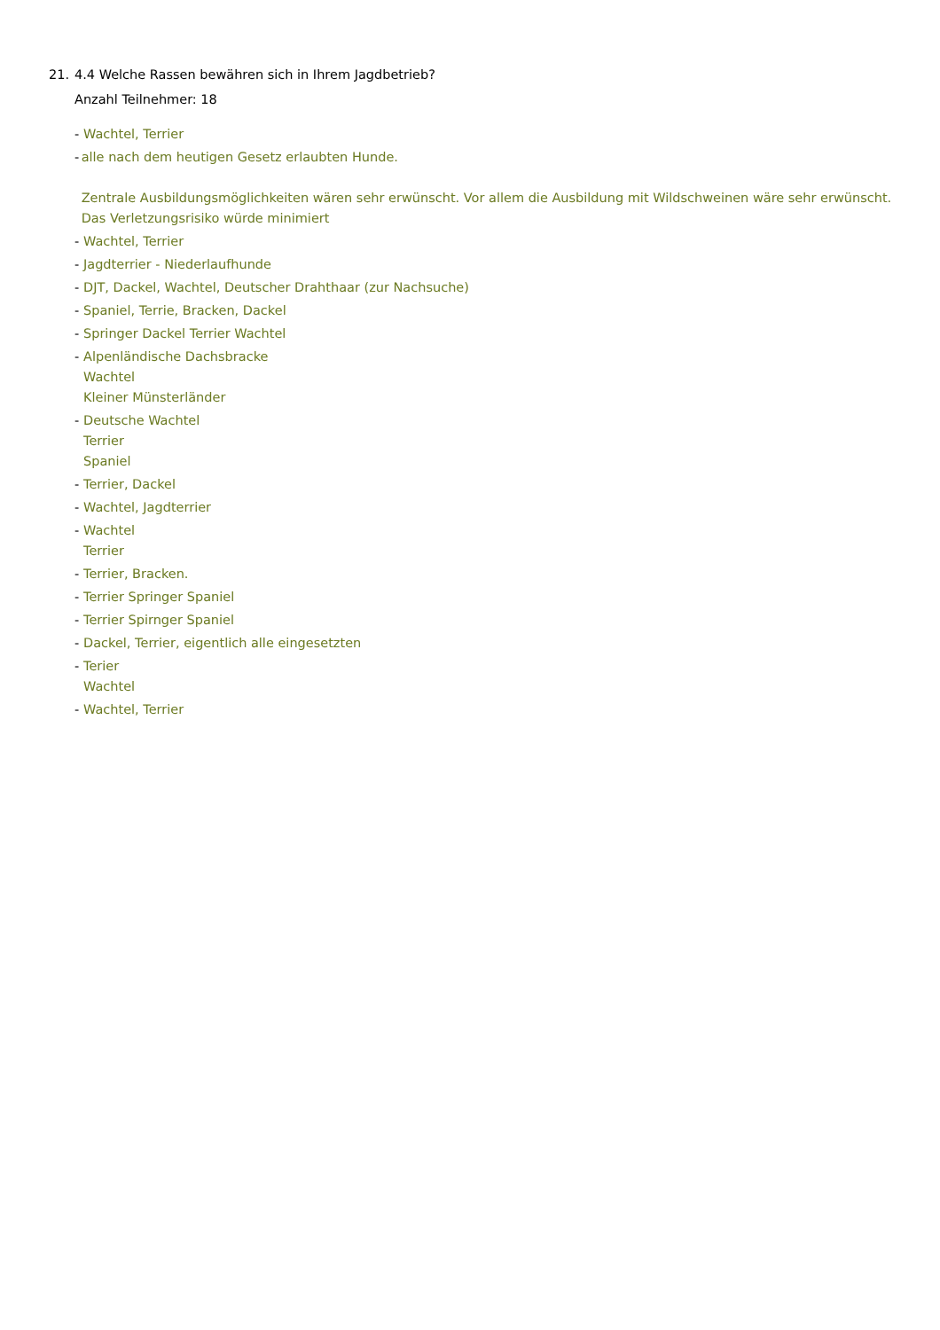21. 4.4 Welche Rassen bewähren sich in Ihrem Jagdbetrieb?
Anzahl Teilnehmer: 18
- Wachtel, Terrier
- alle nach dem heutigen Gesetz erlaubten Hunde.
Zentrale Ausbildungsmöglichkeiten wären sehr erwünscht. Vor allem die Ausbildung mit Wildschweinen wäre sehr erwünscht. Das Verletzungsrisiko würde minimiert
- Wachtel, Terrier
- Jagdterrier - Niederlaufhunde
- DJT, Dackel, Wachtel, Deutscher Drahthaar (zur Nachsuche)
- Spaniel, Terrie, Bracken, Dackel
- Springer Dackel Terrier Wachtel
- Alpenländische Dachsbracke
Wachtel
Kleiner Münsterländer
- Deutsche Wachtel
Terrier
Spaniel
- Terrier, Dackel
- Wachtel, Jagdterrier
- Wachtel
Terrier
- Terrier, Bracken.
- Terrier Springer Spaniel
- Terrier Spirnger Spaniel
- Dackel, Terrier, eigentlich alle eingesetzten
- Terier
Wachtel
- Wachtel, Terrier